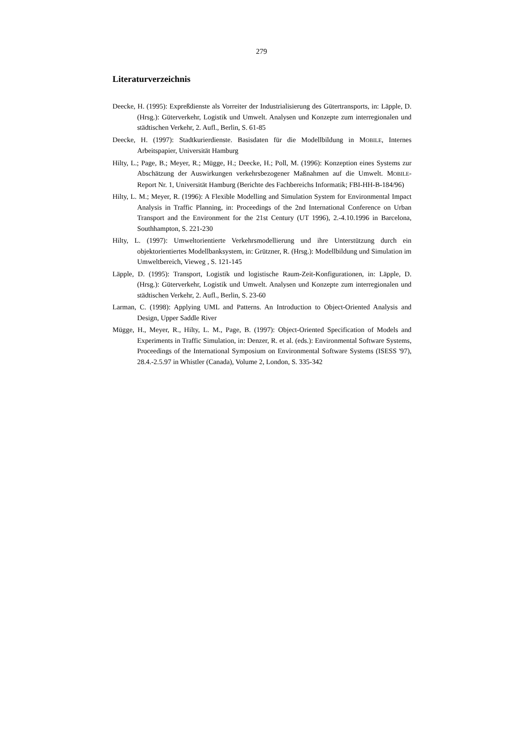279
Literaturverzeichnis
Deecke, H. (1995): Expreßdienste als Vorreiter der Industrialisierung des Gütertransports, in: Läpple, D. (Hrsg.): Güterverkehr, Logistik und Umwelt. Analysen und Konzepte zum interregionalen und städtischen Verkehr, 2. Aufl., Berlin, S. 61-85
Deecke, H. (1997): Stadtkurierdienste. Basisdaten für die Modellbildung in MOBILE, Internes Arbeitspapier, Universität Hamburg
Hilty, L.; Page, B.; Meyer, R.; Mügge, H.; Deecke, H.; Poll, M. (1996): Konzeption eines Systems zur Abschätzung der Auswirkungen verkehrsbezogener Maßnahmen auf die Umwelt. MOBILE-Report Nr. 1, Universität Hamburg (Berichte des Fachbereichs Informatik; FBI-HH-B-184/96)
Hilty, L. M.; Meyer, R. (1996): A Flexible Modelling and Simulation System for Environmental Impact Analysis in Traffic Planning, in: Proceedings of the 2nd International Conference on Urban Transport and the Environment for the 21st Century (UT 1996), 2.-4.10.1996 in Barcelona, Southhampton, S. 221-230
Hilty, L. (1997): Umweltorientierte Verkehrsmodellierung und ihre Unterstützung durch ein objektorientiertes Modellbanksystem, in: Grützner, R. (Hrsg.): Modellbildung und Simulation im Umweltbereich, Vieweg , S. 121-145
Läpple, D. (1995): Transport, Logistik und logistische Raum-Zeit-Konfigurationen, in: Läpple, D. (Hrsg.): Güterverkehr, Logistik und Umwelt. Analysen und Konzepte zum interregionalen und städtischen Verkehr, 2. Aufl., Berlin, S. 23-60
Larman, C. (1998): Applying UML and Patterns. An Introduction to Object-Oriented Analysis and Design, Upper Saddle River
Mügge, H., Meyer, R., Hilty, L. M., Page, B. (1997): Object-Oriented Specification of Models and Experiments in Traffic Simulation, in: Denzer, R. et al. (eds.): Environmental Software Systems, Proceedings of the International Symposium on Environmental Software Systems (ISESS '97), 28.4.-2.5.97 in Whistler (Canada), Volume 2, London, S. 335-342